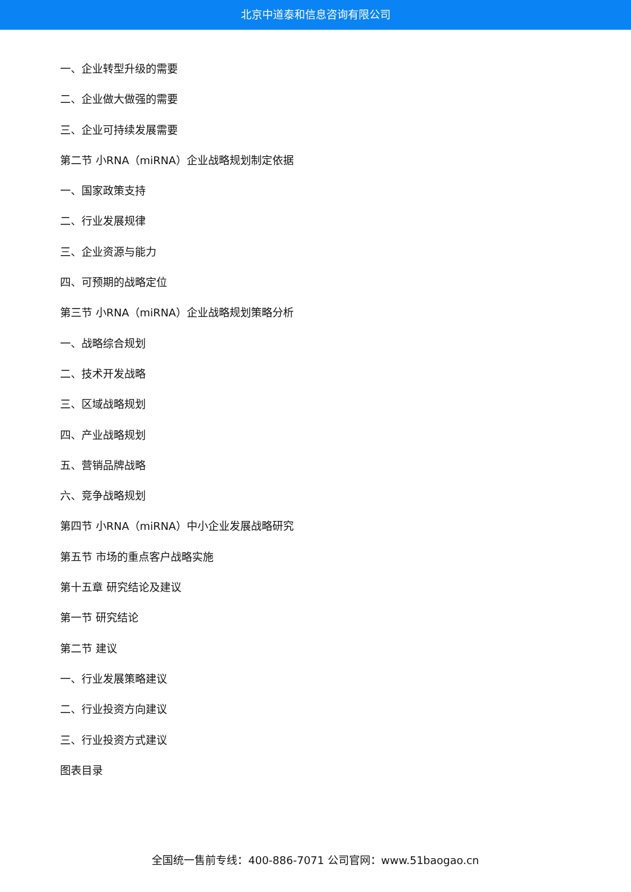北京中道泰和信息咨询有限公司
一、企业转型升级的需要
二、企业做大做强的需要
三、企业可持续发展需要
第二节 小RNA（miRNA）企业战略规划制定依据
一、国家政策支持
二、行业发展规律
三、企业资源与能力
四、可预期的战略定位
第三节 小RNA（miRNA）企业战略规划策略分析
一、战略综合规划
二、技术开发战略
三、区域战略规划
四、产业战略规划
五、营销品牌战略
六、竞争战略规划
第四节 小RNA（miRNA）中小企业发展战略研究
第五节 市场的重点客户战略实施
第十五章 研究结论及建议
第一节 研究结论
第二节 建议
一、行业发展策略建议
二、行业投资方向建议
三、行业投资方式建议
图表目录
全国统一售前专线：400-886-7071 公司官网：www.51baogao.cn